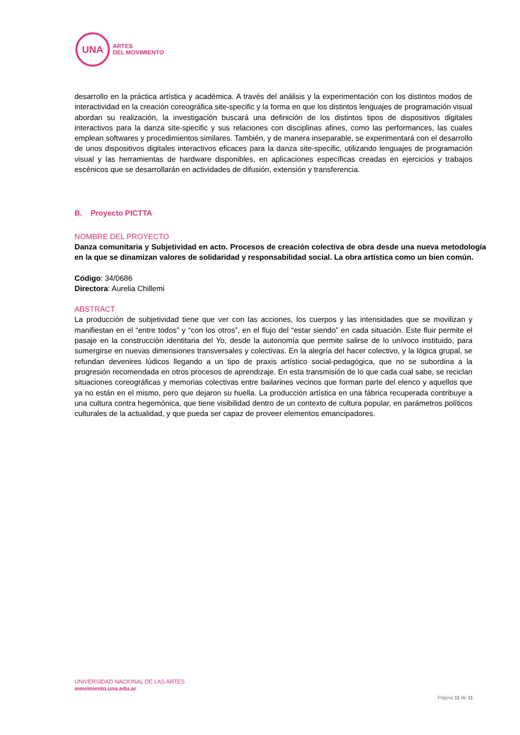UNA
ARTES
DEL MOVIMIENTO
desarrollo en la práctica artística y académica. A través del análisis y la experimentación con los distintos modos de interactividad en la creación coreográfica site-specific y la forma en que los distintos lenguajes de programación visual abordan su realización, la investigación buscará una definición de los distintos tipos de dispositivos digitales interactivos para la danza site-specific y sus relaciones con disciplinas afines, como las performances, las cuales emplean softwares y procedimientos similares. También, y de manera inseparable, se experimentará con el desarrollo de unos dispositivos digitales interactivos eficaces para la danza site-specific, utilizando lenguajes de programación visual y las herramientas de hardware disponibles, en aplicaciones específicas creadas en ejercicios y trabajos escénicos que se desarrollarán en actividades de difusión, extensión y transferencia.
B. Proyecto PICTTA
NOMBRE DEL PROYECTO
Danza comunitaria y Subjetividad en acto. Procesos de creación colectiva de obra desde una nueva metodología en la que se dinamizan valores de solidaridad y responsabilidad social. La obra artística como un bien común.
Código: 34/0686
Directora: Aurelia Chillemi
ABSTRACT
La producción de subjetividad tiene que ver con las acciones, los cuerpos y las intensidades que se movilizan y manifiestan en el “entre todos” y “con los otros”, en el flujo del “estar siendo” en cada situación. Este fluir permite el pasaje en la construcción identitaria del Yo, desde la autonomía que permite salirse de lo unívoco instituido, para sumergirse en nuevas dimensiones transversales y colectivas. En la alegría del hacer colectivo, y la lógica grupal, se refundan devenires lúdicos llegando a un tipo de praxis artístico social-pedagógica, que no se subordina a la progresión recomendada en otros procesos de aprendizaje. En esta transmisión de lo que cada cual sabe, se reciclan situaciones coreográficas y memorias colectivas entre bailarines vecinos que forman parte del elenco y aquellos que ya no están en el mismo, pero que dejaron su huella. La producción artística en una fábrica recuperada contribuye a una cultura contra hegemónica, que tiene visibilidad dentro de un contexto de cultura popular, en parámetros políticos culturales de la actualidad, y que pueda ser capaz de proveer elementos emancipadores.
UNIVERSIDAD NACIONAL DE LAS ARTES
movimiento.una.edu.ar
Página 11 de 11